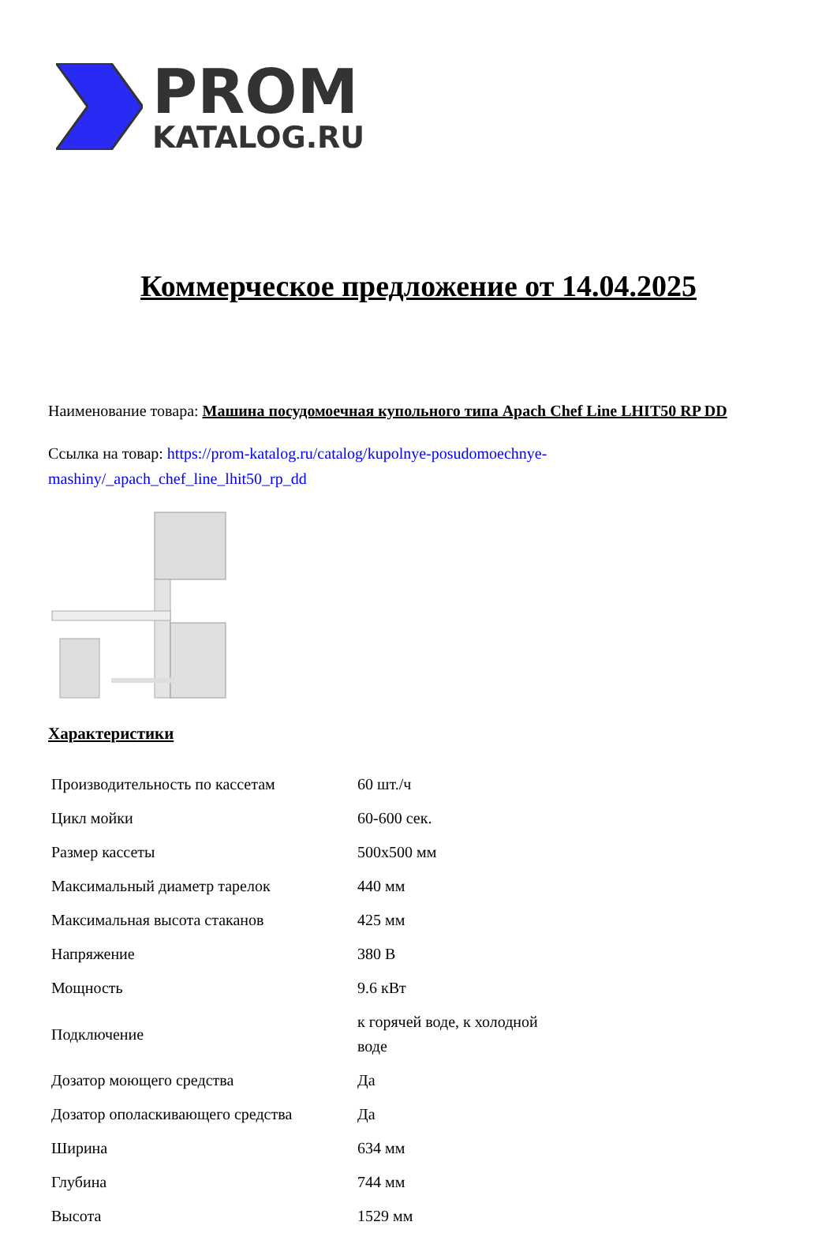PROM
KATALOG.RU
Коммерческое предложение от 14.04.2025
Наименование товара: Машина посудомоечная купольного типа Apach Chef Line LHIT50 RP DD
Ссылка на товар: https://prom-katalog.ru/catalog/kupolnye-posudomoechnye-
mashiny/_apach_chef_line_lhit50_rp_dd
Характеристики
| Производительность по кассетам | 60 шт./ч |
| Цикл мойки | 60-600 сек. |
| Размер кассеты | 500x500 мм |
| Максимальный диаметр тарелок | 440 мм |
| Максимальная высота стаканов | 425 мм |
| Напряжение | 380 В |
| Мощность | 9.6 кВт |
| Подключение | к горячей воде, к холодной воде |
| Дозатор моющего средства | Да |
| Дозатор ополаскивающего средства | Да |
| Ширина | 634 мм |
| Глубина | 744 мм |
| Высота | 1529 мм |